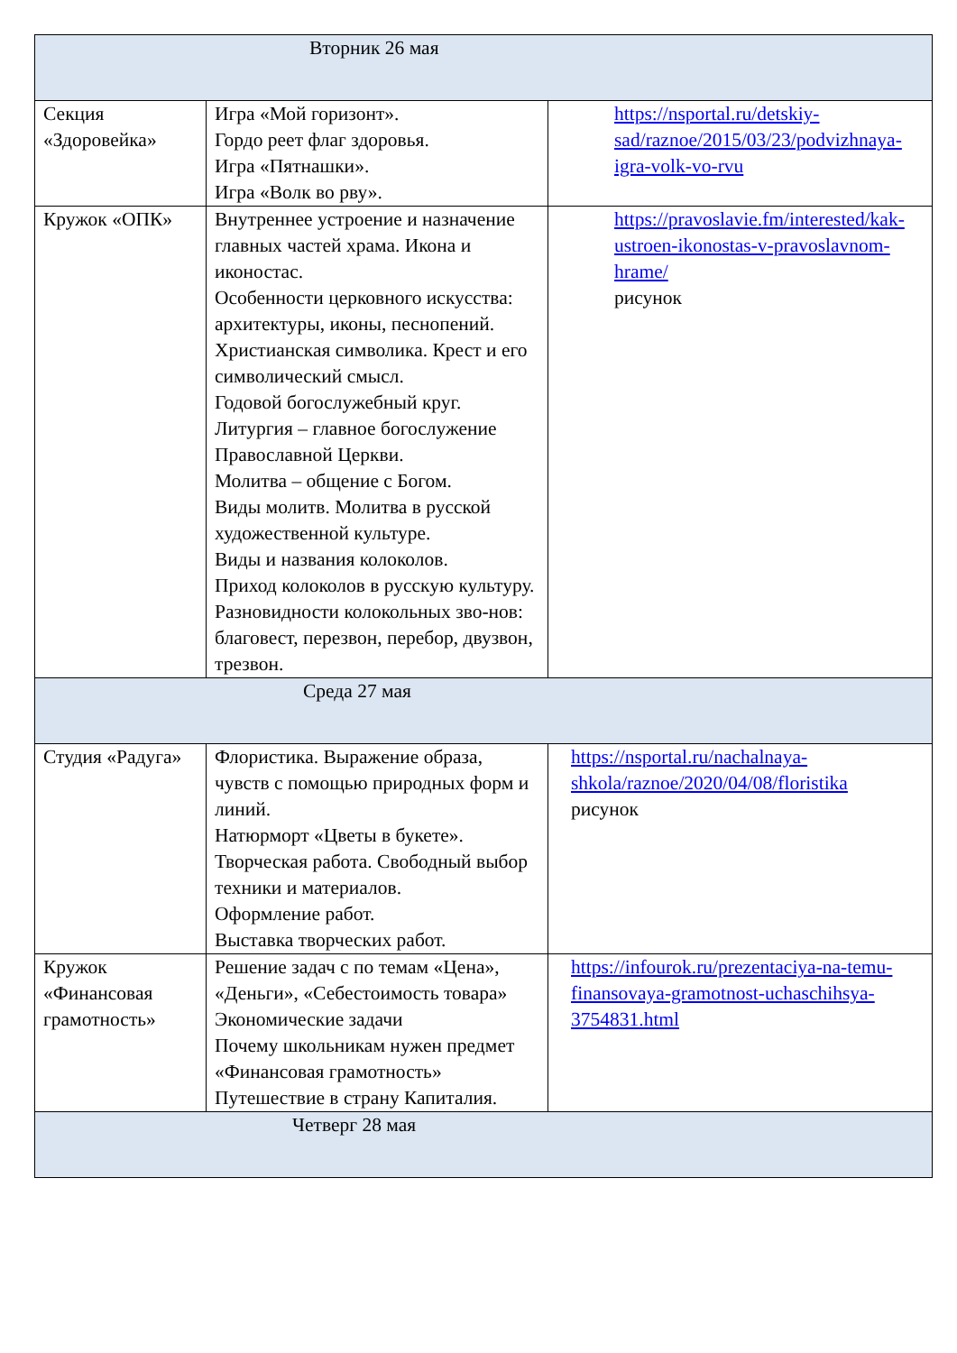| Вторник 26 мая | | |
| Секция «Здоровейка» | Игра «Мой горизонт». Гордо реет флаг здоровья. Игра «Пятнашки». Игра «Волк во рву». | https://nsportal.ru/detskiy-sad/raznoe/2015/03/23/podvizhnaya-igra-volk-vo-rvu |
| Кружок «ОПК» | Внутреннее устроение и назначение главных частей храма. Икона и иконостас. Особенности церковного искусства: архитектуры, иконы, песнопений. Христианская символика. Крест и его символический смысл. Годовой богослужебный круг. Литургия – главное богослужение Православной Церкви. Молитва – общение с Богом. Виды молитв. Молитва в русской художественной культуре. Виды и названия колоколов. Приход колоколов в русскую культуру. Разновидности колокольных зво-нов: благовест, перезвон, перебор, двузвон, трезвон. | https://pravoslavie.fm/interested/kak-ustroen-ikonostas-v-pravoslavnom-hrame/ рисунок |
| Среда 27 мая | | |
| Студия «Радуга» | Флористика. Выражение образа, чувств с помощью природных форм и линий. Натюрморт «Цветы в букете». Творческая работа. Свободный выбор техники и материалов. Оформление работ. Выставка творческих работ. | https://nsportal.ru/nachalnaya-shkola/raznoe/2020/04/08/floristika рисунок |
| Кружок «Финансовая грамотность» | Решение задач с по темам «Цена», «Деньги», «Себестоимость товара» Экономические задачи Почему школьникам нужен предмет «Финансовая грамотность» Путешествие в страну Капиталия. | https://infourok.ru/prezentaciya-na-temu-finansovaya-gramotnost-uchaschihsya-3754831.html |
| Четверг 28 мая | | |